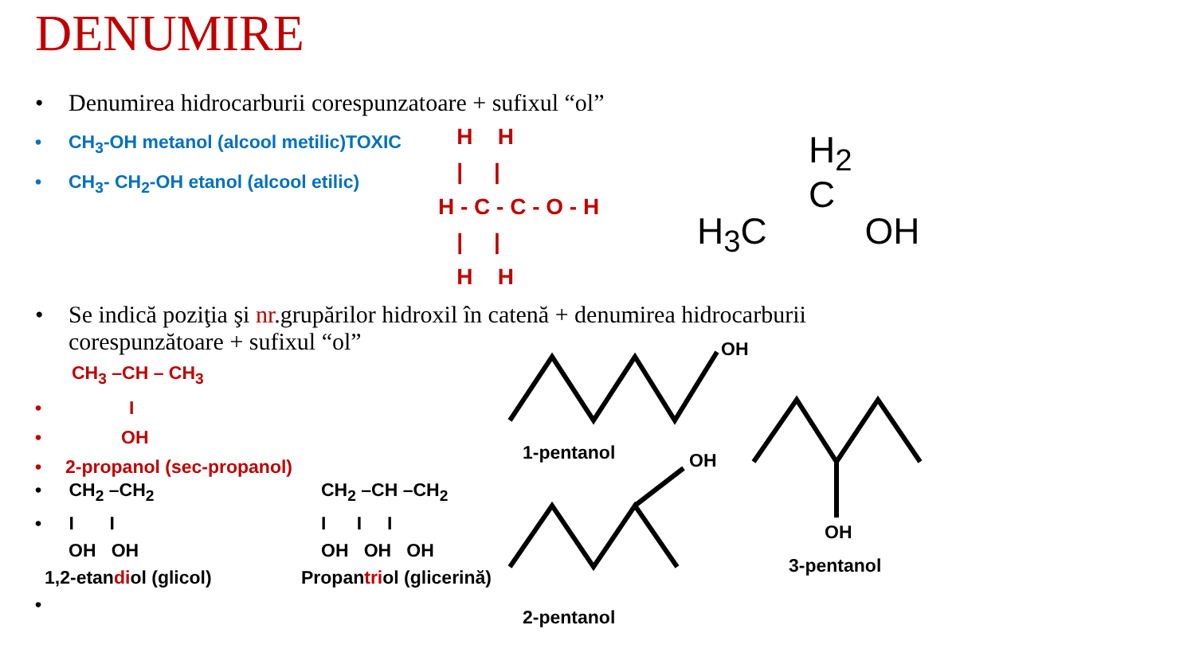DENUMIRE
• Denumirea hidrocarburii corespunzatoare + sufixul “ol”
• CH<sub>3</sub>-OH metanol (alcool metilic)TOXIC
• CH<sub>3</sub>- CH<sub>2</sub>-OH etanol (alcool etilic)
H H | | H - C - C - O - H | | H H
H<sub>2</sub>
C
H<sub>3</sub>C OH
• Se indică poziţia şi nr.grupărilor hidroxil în catenă + denumirea hidrocarburii
corespunzătoare + sufixul “ol”
CH<sub>3</sub> –CH – CH<sub>3</sub>
• I
• OH
• 2-propanol (sec-propanol)
• CH<sub>2</sub> –CH<sub>2</sub>
• I I
OH OH
1,2-etandiol (glicol)
•
CH<sub>2</sub> –CH –CH<sub>2</sub>
I I I
OH OH OH
Propantriol (glicerină)
OH
1-pentanol OH
OH
3-pentanol
2-pentanol